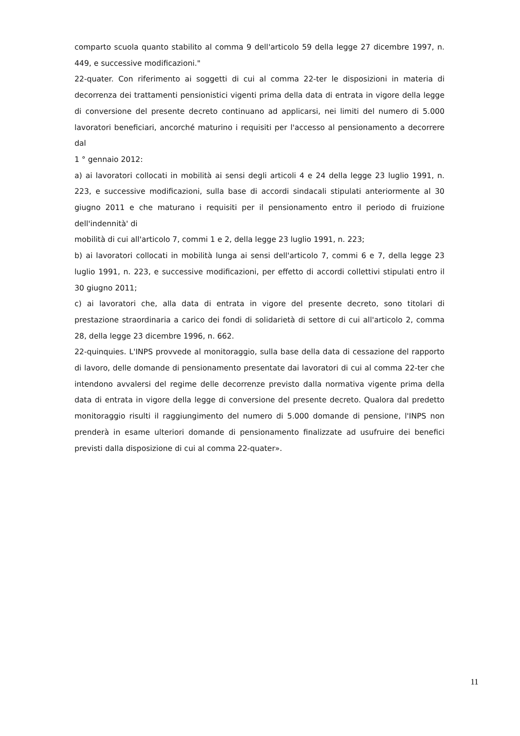comparto scuola quanto stabilito al comma 9 dell'articolo 59 della legge 27 dicembre 1997, n. 449, e successive modificazioni."
22-quater. Con riferimento ai soggetti di cui al comma 22-ter le disposizioni in materia di decorrenza dei trattamenti pensionistici vigenti prima della data di entrata in vigore della legge di conversione del presente decreto continuano ad applicarsi, nei limiti del numero di 5.000 lavoratori beneficiari, ancorché maturino i requisiti per l'accesso al pensionamento a decorrere dal
1 ° gennaio 2012:
a) ai lavoratori collocati in mobilità ai sensi degli articoli 4 e 24 della legge 23 luglio 1991, n. 223, e successive modificazioni, sulla base di accordi sindacali stipulati anteriormente al 30 giugno 2011 e che maturano i requisiti per il pensionamento entro il periodo di fruizione dell'indennità' di
mobilità di cui all'articolo 7, commi 1 e 2, della legge 23 luglio 1991, n. 223;
b) ai lavoratori collocati in mobilità lunga ai sensi dell'articolo 7, commi 6 e 7, della legge 23 luglio 1991, n. 223, e successive modificazioni, per effetto di accordi collettivi stipulati entro il 30 giugno 2011;
c) ai lavoratori che, alla data di entrata in vigore del presente decreto, sono titolari di prestazione straordinaria a carico dei fondi di solidarietà di settore di cui all'articolo 2, comma 28, della legge 23 dicembre 1996, n. 662.
22-quinquies. L'INPS provvede al monitoraggio, sulla base della data di cessazione del rapporto di lavoro, delle domande di pensionamento presentate dai lavoratori di cui al comma 22-ter che intendono avvalersi del regime delle decorrenze previsto dalla normativa vigente prima della data di entrata in vigore della legge di conversione del presente decreto. Qualora dal predetto monitoraggio risulti il raggiungimento del numero di 5.000 domande di pensione, l'INPS non prenderà in esame ulteriori domande di pensionamento finalizzate ad usufruire dei benefici previsti dalla disposizione di cui al comma 22-quater».
11